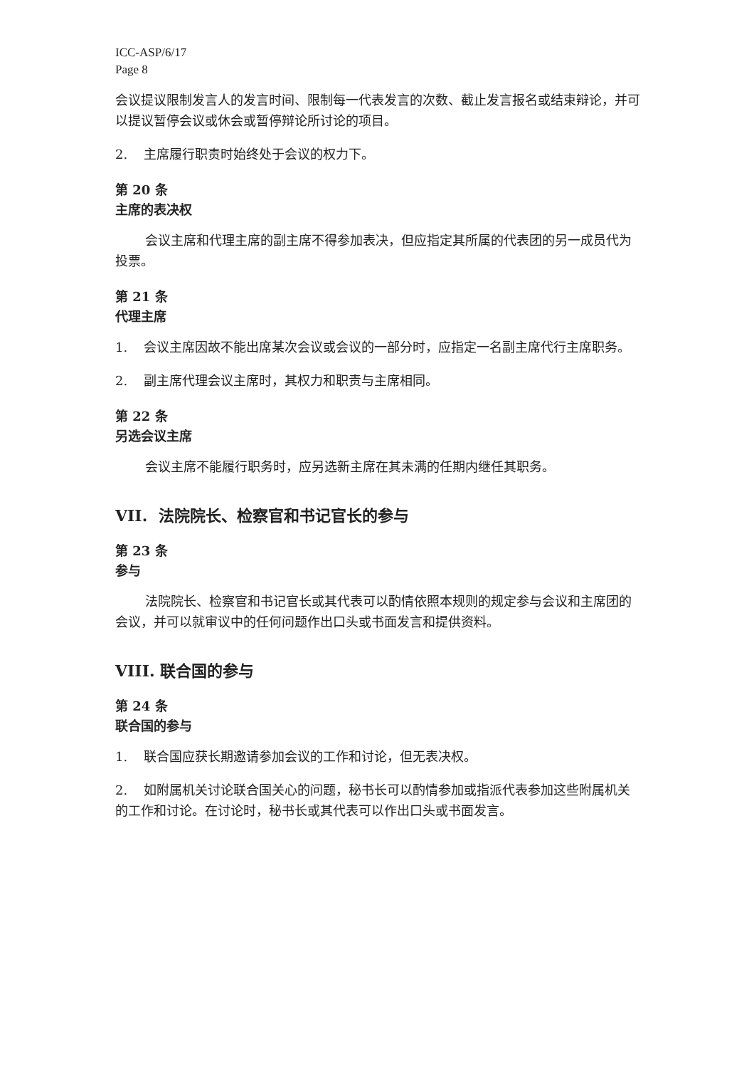ICC-ASP/6/17
Page 8
会议提议限制发言人的发言时间、限制每一代表发言的次数、截止发言报名或结束辩论，并可以提议暂停会议或休会或暂停辩论所讨论的项目。
2. 主席履行职责时始终处于会议的权力下。
第 20 条
主席的表决权
会议主席和代理主席的副主席不得参加表决，但应指定其所属的代表团的另一成员代为投票。
第 21 条
代理主席
1. 会议主席因故不能出席某次会议或会议的一部分时，应指定一名副主席代行主席职务。
2. 副主席代理会议主席时，其权力和职责与主席相同。
第 22 条
另选会议主席
会议主席不能履行职务时，应另选新主席在其未满的任期内继任其职务。
VII. 法院院长、检察官和书记官长的参与
第 23 条
参与
法院院长、检察官和书记官长或其代表可以酌情依照本规则的规定参与会议和主席团的会议，并可以就审议中的任何问题作出口头或书面发言和提供资料。
VIII. 联合国的参与
第 24 条
联合国的参与
1. 联合国应获长期邀请参加会议的工作和讨论，但无表决权。
2. 如附属机关讨论联合国关心的问题，秘书长可以酌情参加或指派代表参加这些附属机关的工作和讨论。在讨论时，秘书长或其代表可以作出口头或书面发言。